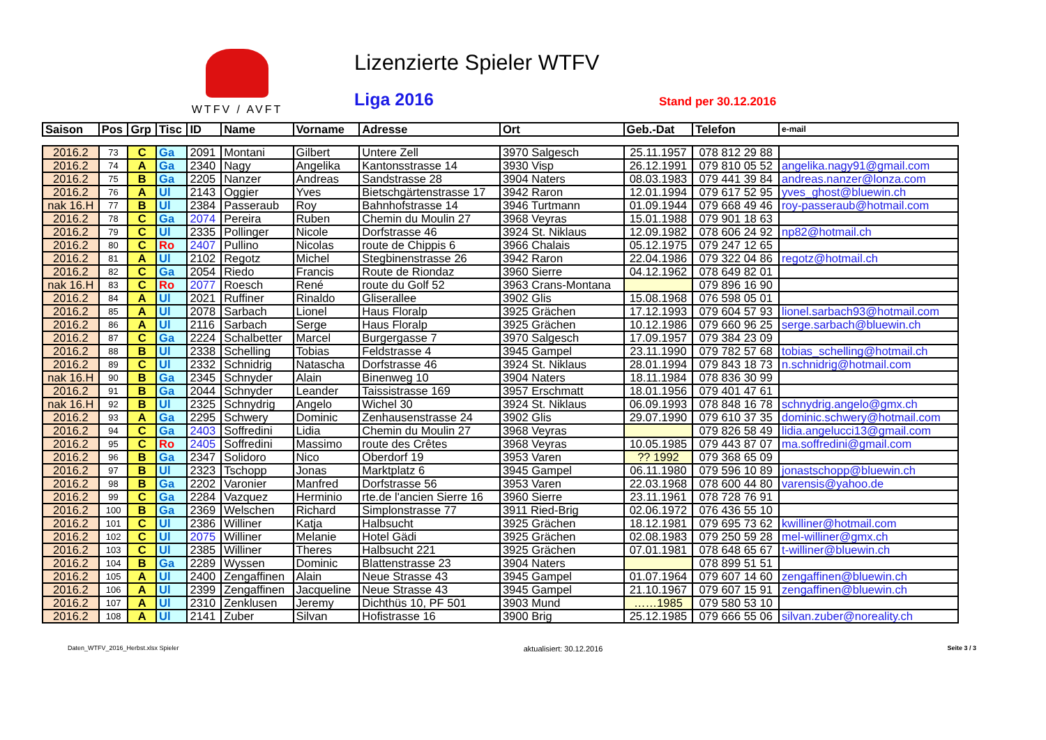WTFV / AVFT Lizenzierte Spieler WTFV
Liga 2016 Stand per 30.12.2016
| Saison | Pos | Grp | Tisc | ID | Name | Vorname | Adresse | Ort | Geb.-Dat | Telefon | e-mail |
| --- | --- | --- | --- | --- | --- | --- | --- | --- | --- | --- | --- |
| 2016.2 | 73 | C | Ga | 2091 | Montani | Gilbert | Untere Zell | 3970 Salgesch | 25.11.1957 | 078 812 29 88 | |
| 2016.2 | 74 | A | Ga | 2340 | Nagy | Angelika | Kantonsstrasse 14 | 3930 Visp | 26.12.1991 | 079 810 05 52 | angelika.nagy91@gmail.com |
| 2016.2 | 75 | B | Ga | 2205 | Nanzer | Andreas | Sandstrasse 28 | 3904 Naters | 08.03.1983 | 079 441 39 84 | andreas.nanzer@lonza.com |
| 2016.2 | 76 | A | Ul | 2143 | Oggier | Yves | Bietschgärtenstrasse 17 | 3942 Raron | 12.01.1994 | 079 617 52 95 | yves_ghost@bluewin.ch |
| nak 16.H | 77 | B | Ul | 2384 | Passeraub | Roy | Bahnhofstrasse 14 | 3946 Turtmann | 01.09.1944 | 079 668 49 46 | roy-passeraub@hotmail.com |
| 2016.2 | 78 | C | Ga | 2074 | Pereira | Ruben | Chemin du Moulin 27 | 3968 Veyras | 15.01.1988 | 079 901 18 63 | |
| 2016.2 | 79 | C | Ul | 2335 | Pollinger | Nicole | Dorfstrasse 46 | 3924 St. Niklaus | 12.09.1982 | 078 606 24 92 | np82@hotmail.ch |
| 2016.2 | 80 | C | Ro | 2407 | Pullino | Nicolas | route de Chippis 6 | 3966 Chalais | 05.12.1975 | 079 247 12 65 | |
| 2016.2 | 81 | A | Ul | 2102 | Regotz | Michel | Stegbinenstrasse 26 | 3942 Raron | 22.04.1986 | 079 322 04 86 | regotz@hotmail.ch |
| 2016.2 | 82 | C | Ga | 2054 | Riedo | Francis | Route de Riondaz | 3960 Sierre | 04.12.1962 | 078 649 82 01 | |
| nak 16.H | 83 | C | Ro | 2077 | Roesch | René | route du Golf 52 | 3963 Crans-Montana | | 079 896 16 90 | |
| 2016.2 | 84 | A | Ul | 2021 | Ruffiner | Rinaldo | Gliserallee | 3902 Glis | 15.08.1968 | 076 598 05 01 | |
| 2016.2 | 85 | A | Ul | 2078 | Sarbach | Lionel | Haus Floralp | 3925 Grächen | 17.12.1993 | 079 604 57 93 | lionel.sarbach93@hotmail.com |
| 2016.2 | 86 | A | Ul | 2116 | Sarbach | Serge | Haus Floralp | 3925 Grächen | 10.12.1986 | 079 660 96 25 | serge.sarbach@bluewin.ch |
| 2016.2 | 87 | C | Ga | 2224 | Schalbetter | Marcel | Burgergasse 7 | 3970 Salgesch | 17.09.1957 | 079 384 23 09 | |
| 2016.2 | 88 | B | Ul | 2338 | Schelling | Tobias | Feldstrasse 4 | 3945 Gampel | 23.11.1990 | 079 782 57 68 | tobias_schelling@hotmail.ch |
| 2016.2 | 89 | C | Ul | 2332 | Schnidrig | Natascha | Dorfstrasse 46 | 3924 St. Niklaus | 28.01.1994 | 079 843 18 73 | n.schnidrig@hotmail.com |
| nak 16.H | 90 | B | Ga | 2345 | Schnyder | Alain | Binenweg 10 | 3904 Naters | 18.11.1984 | 078 836 30 99 | |
| 2016.2 | 91 | B | Ga | 2044 | Schnyder | Leander | Taissistrasse 169 | 3957 Erschmatt | 18.01.1956 | 079 401 47 61 | |
| nak 16.H | 92 | B | Ul | 2325 | Schnydrig | Angelo | Wichel 30 | 3924 St. Niklaus | 06.09.1993 | 078 848 16 78 | schnydrig.angelo@gmx.ch |
| 2016.2 | 93 | A | Ga | 2295 | Schwery | Dominic | Zenhausenstrasse 24 | 3902 Glis | 29.07.1990 | 079 610 37 35 | dominic.schwery@hotmail.com |
| 2016.2 | 94 | C | Ga | 2403 | Soffredini | Lidia | Chemin du Moulin 27 | 3968 Veyras | | 079 826 58 49 | lidia.angelucci13@gmail.com |
| 2016.2 | 95 | C | Ro | 2405 | Soffredini | Massimo | route des Crêtes | 3968 Veyras | 10.05.1985 | 079 443 87 07 | ma.soffredini@gmail.com |
| 2016.2 | 96 | B | Ga | 2347 | Solidoro | Nico | Oberdorf 19 | 3953 Varen | ?? 1992 | 079 368 65 09 | |
| 2016.2 | 97 | B | Ul | 2323 | Tschopp | Jonas | Marktplatz 6 | 3945 Gampel | 06.11.1980 | 079 596 10 89 | jonastschopp@bluewin.ch |
| 2016.2 | 98 | B | Ga | 2202 | Varonier | Manfred | Dorfstrasse 56 | 3953 Varen | 22.03.1968 | 078 600 44 80 | varensis@yahoo.de |
| 2016.2 | 99 | C | Ga | 2284 | Vazquez | Herminio | rte.de l'ancien Sierre 16 | 3960 Sierre | 23.11.1961 | 078 728 76 91 | |
| 2016.2 | 100 | B | Ga | 2369 | Welschen | Richard | Simplonstrasse 77 | 3911 Ried-Brig | 02.06.1972 | 076 436 55 10 | |
| 2016.2 | 101 | C | Ul | 2386 | Williner | Katja | Halbsucht | 3925 Grächen | 18.12.1981 | 079 695 73 62 | kwilliner@hotmail.com |
| 2016.2 | 102 | C | Ul | 2075 | Williner | Melanie | Hotel Gädi | 3925 Grächen | 02.08.1983 | 079 250 59 28 | mel-williner@gmx.ch |
| 2016.2 | 103 | C | Ul | 2385 | Williner | Theres | Halbsucht 221 | 3925 Grächen | 07.01.1981 | 078 648 65 67 | t-williner@bluewin.ch |
| 2016.2 | 104 | B | Ga | 2289 | Wyssen | Dominic | Blattenstrasse 23 | 3904 Naters | | 078 899 51 51 | |
| 2016.2 | 105 | A | Ul | 2400 | Zengaffinen | Alain | Neue Strasse 43 | 3945 Gampel | 01.07.1964 | 079 607 14 60 | zengaffinen@bluewin.ch |
| 2016.2 | 106 | A | Ul | 2399 | Zengaffinen | Jacqueline | Neue Strasse 43 | 3945 Gampel | 21.10.1967 | 079 607 15 91 | zengaffinen@bluewin.ch |
| 2016.2 | 107 | A | Ul | 2310 | Zenklusen | Jeremy | Dichthüs 10, PF 501 | 3903 Mund | ……1985 | 079 580 53 10 | |
| 2016.2 | 108 | A | Ul | 2141 | Zuber | Silvan | Hofistrasse 16 | 3900 Brig | 25.12.1985 | 079 666 55 06 | silvan.zuber@noreality.ch |
Daten_WTFV_2016_Herbst.xlsx Spieler aktualisiert: 30.12.2016 Seite 3 / 3